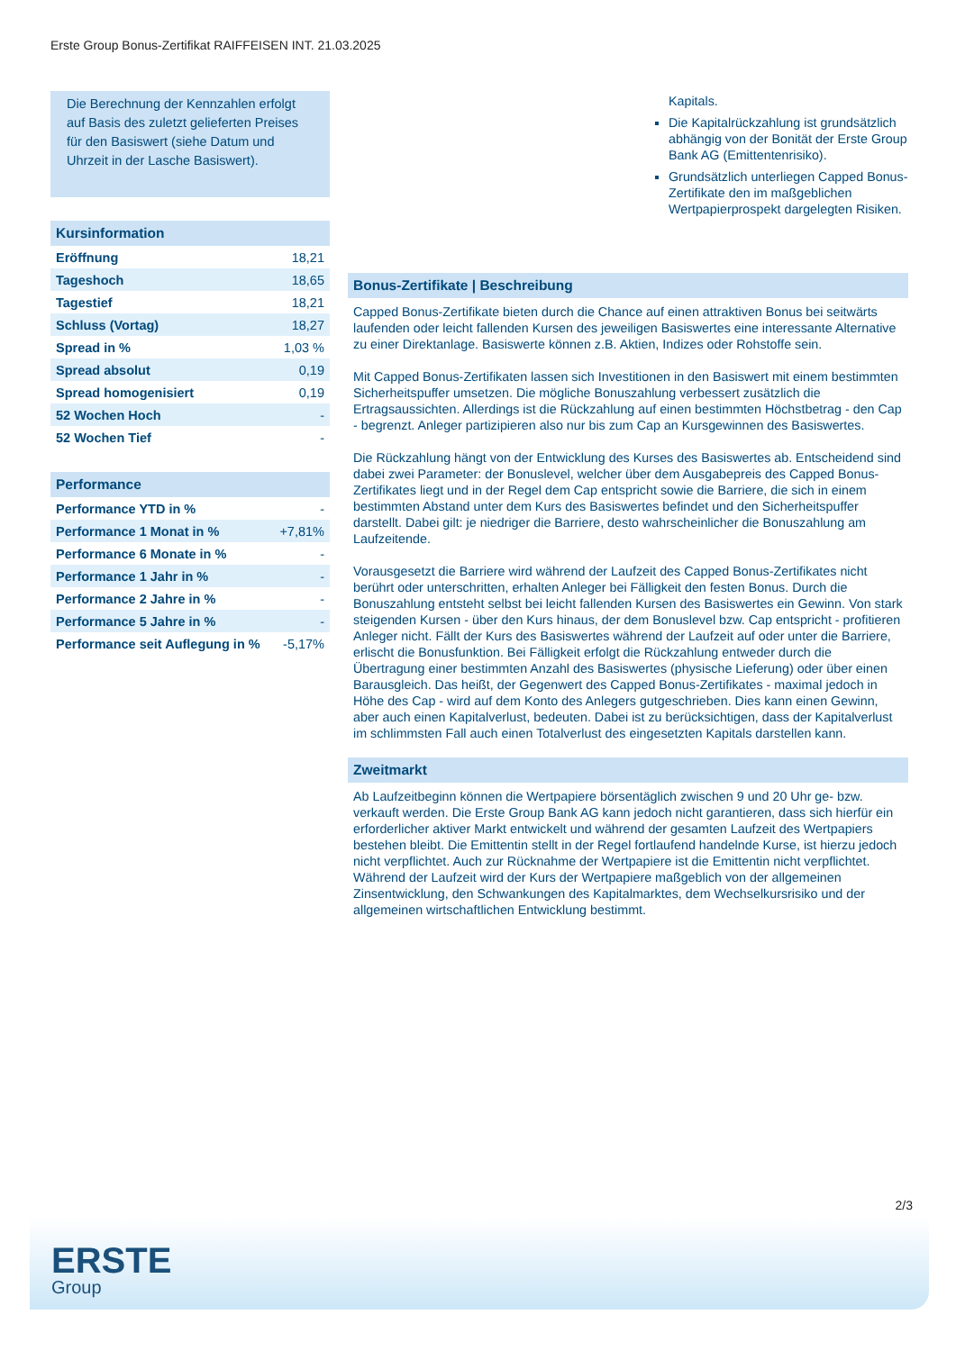Erste Group Bonus-Zertifikat RAIFFEISEN INT. 21.03.2025
Die Berechnung der Kennzahlen erfolgt auf Basis des zuletzt gelieferten Preises für den Basiswert (siehe Datum und Uhrzeit in der Lasche Basiswert).
Kursinformation
| Eröffnung | 18,21 |
| Tageshoch | 18,65 |
| Tagestief | 18,21 |
| Schluss (Vortag) | 18,27 |
| Spread in % | 1,03 % |
| Spread absolut | 0,19 |
| Spread homogenisiert | 0,19 |
| 52 Wochen Hoch | - |
| 52 Wochen Tief | - |
Performance
| Performance YTD in % | - |
| Performance 1 Monat in % | +7,81% |
| Performance 6 Monate in % | - |
| Performance 1 Jahr in % | - |
| Performance 2 Jahre in % | - |
| Performance 5 Jahre in % | - |
| Performance seit Auflegung in % | -5,17% |
Kapitals.
Die Kapitalrückzahlung ist grundsätzlich abhängig von der Bonität der Erste Group Bank AG (Emittentenrisiko).
Grundsätzlich unterliegen Capped Bonus-Zertifikate den im maßgeblichen Wertpapierprospekt dargelegten Risiken.
Bonus-Zertifikate | Beschreibung
Capped Bonus-Zertifikate bieten durch die Chance auf einen attraktiven Bonus bei seitwärts laufenden oder leicht fallenden Kursen des jeweiligen Basiswertes eine interessante Alternative zu einer Direktanlage. Basiswerte können z.B. Aktien, Indizes oder Rohstoffe sein.
Mit Capped Bonus-Zertifikaten lassen sich Investitionen in den Basiswert mit einem bestimmten Sicherheitspuffer umsetzen. Die mögliche Bonuszahlung verbessert zusätzlich die Ertragsaussichten. Allerdings ist die Rückzahlung auf einen bestimmten Höchstbetrag - den Cap - begrenzt. Anleger partizipieren also nur bis zum Cap an Kursgewinnen des Basiswertes.
Die Rückzahlung hängt von der Entwicklung des Kurses des Basiswertes ab. Entscheidend sind dabei zwei Parameter: der Bonuslevel, welcher über dem Ausgabepreis des Capped Bonus-Zertifikates liegt und in der Regel dem Cap entspricht sowie die Barriere, die sich in einem bestimmten Abstand unter dem Kurs des Basiswertes befindet und den Sicherheitspuffer darstellt. Dabei gilt: je niedriger die Barriere, desto wahrscheinlicher die Bonuszahlung am Laufzeitende.
Vorausgesetzt die Barriere wird während der Laufzeit des Capped Bonus-Zertifikates nicht berührt oder unterschritten, erhalten Anleger bei Fälligkeit den festen Bonus. Durch die Bonuszahlung entsteht selbst bei leicht fallenden Kursen des Basiswertes ein Gewinn. Von stark steigenden Kursen - über den Kurs hinaus, der dem Bonuslevel bzw. Cap entspricht - profitieren Anleger nicht. Fällt der Kurs des Basiswertes während der Laufzeit auf oder unter die Barriere, erlischt die Bonusfunktion. Bei Fälligkeit erfolgt die Rückzahlung entweder durch die Übertragung einer bestimmten Anzahl des Basiswertes (physische Lieferung) oder über einen Barausgleich. Das heißt, der Gegenwert des Capped Bonus-Zertifikates - maximal jedoch in Höhe des Cap - wird auf dem Konto des Anlegers gutgeschrieben. Dies kann einen Gewinn, aber auch einen Kapitalverlust, bedeuten. Dabei ist zu berücksichtigen, dass der Kapitalverlust im schlimmsten Fall auch einen Totalverlust des eingesetzten Kapitals darstellen kann.
Zweitmarkt
Ab Laufzeitbeginn können die Wertpapiere börsentäglich zwischen 9 und 20 Uhr ge- bzw. verkauft werden. Die Erste Group Bank AG kann jedoch nicht garantieren, dass sich hierfür ein erforderlicher aktiver Markt entwickelt und während der gesamten Laufzeit des Wertpapiers bestehen bleibt. Die Emittentin stellt in der Regel fortlaufend handelnde Kurse, ist hierzu jedoch nicht verpflichtet. Auch zur Rücknahme der Wertpapiere ist die Emittentin nicht verpflichtet. Während der Laufzeit wird der Kurs der Wertpapiere maßgeblich von der allgemeinen Zinsentwicklung, den Schwankungen des Kapitalmarktes, dem Wechselkursrisiko und der allgemeinen wirtschaftlichen Entwicklung bestimmt.
2/3
ERSTE
Group